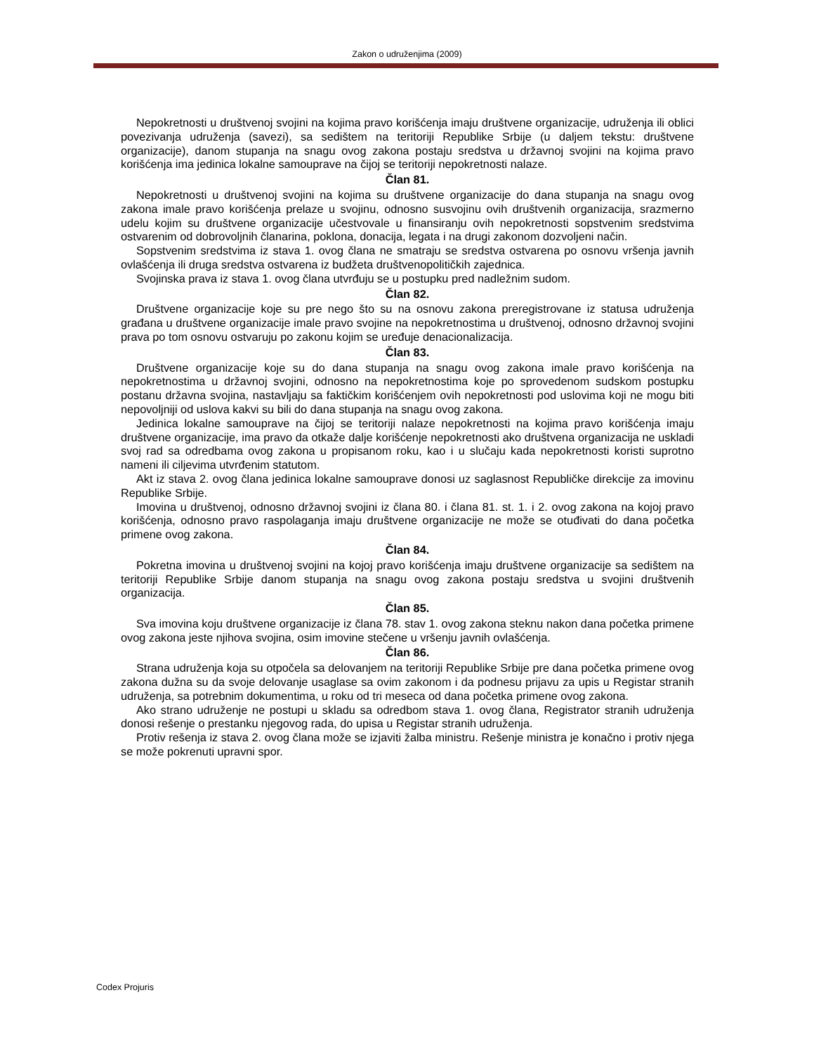Zakon o udruženjima (2009)
Nepokretnosti u društvenoj svojini na kojima pravo korišćenja imaju društvene organizacije, udruženja ili oblici povezivanja udruženja (savezi), sa sedištem na teritoriji Republike Srbije (u daljem tekstu: društvene organizacije), danom stupanja na snagu ovog zakona postaju sredstva u državnoj svojini na kojima pravo korišćenja ima jedinica lokalne samouprave na čijoj se teritoriji nepokretnosti nalaze.
Član 81.
Nepokretnosti u društvenoj svojini na kojima su društvene organizacije do dana stupanja na snagu ovog zakona imale pravo korišćenja prelaze u svojinu, odnosno susvojinu ovih društvenih organizacija, srazmerno udelu kojim su društvene organizacije učestvovale u finansiranju ovih nepokretnosti sopstvenim sredstvima ostvarenim od dobrovoljnih članarina, poklona, donacija, legata i na drugi zakonom dozvoljeni način.
Sopstvenim sredstvima iz stava 1. ovog člana ne smatraju se sredstva ostvarena po osnovu vršenja javnih ovlašćenja ili druga sredstva ostvarena iz budžeta društvenopolitičkih zajednica.
Svojinska prava iz stava 1. ovog člana utvrđuju se u postupku pred nadležnim sudom.
Član 82.
Društvene organizacije koje su pre nego što su na osnovu zakona preregistrovane iz statusa udruženja građana u društvene organizacije imale pravo svojine na nepokretnostima u društvenoj, odnosno državnoj svojini prava po tom osnovu ostvaruju po zakonu kojim se uređuje denacionalizacija.
Član 83.
Društvene organizacije koje su do dana stupanja na snagu ovog zakona imale pravo korišćenja na nepokretnostima u državnoj svojini, odnosno na nepokretnostima koje po sprovedenom sudskom postupku postanu državna svojina, nastavljaju sa faktičkim korišćenjem ovih nepokretnosti pod uslovima koji ne mogu biti nepovoljniji od uslova kakvi su bili do dana stupanja na snagu ovog zakona.
Jedinica lokalne samouprave na čijoj se teritoriji nalaze nepokretnosti na kojima pravo korišćenja imaju društvene organizacije, ima pravo da otkaže dalje korišćenje nepokretnosti ako društvena organizacija ne uskladi svoj rad sa odredbama ovog zakona u propisanom roku, kao i u slučaju kada nepokretnosti koristi suprotno nameni ili ciljevima utvrđenim statutom.
Akt iz stava 2. ovog člana jedinica lokalne samouprave donosi uz saglasnost Republičke direkcije za imovinu Republike Srbije.
Imovina u društvenoj, odnosno državnoj svojini iz člana 80. i člana 81. st. 1. i 2. ovog zakona na kojoj pravo korišćenja, odnosno pravo raspolaganja imaju društvene organizacije ne može se otuđivati do dana početka primene ovog zakona.
Član 84.
Pokretna imovina u društvenoj svojini na kojoj pravo korišćenja imaju društvene organizacije sa sedištem na teritoriji Republike Srbije danom stupanja na snagu ovog zakona postaju sredstva u svojini društvenih organizacija.
Član 85.
Sva imovina koju društvene organizacije iz člana 78. stav 1. ovog zakona steknu nakon dana početka primene ovog zakona jeste njihova svojina, osim imovine stečene u vršenju javnih ovlašćenja.
Član 86.
Strana udruženja koja su otpočela sa delovanjem na teritoriji Republike Srbije pre dana početka primene ovog zakona dužna su da svoje delovanje usaglase sa ovim zakonom i da podnesu prijavu za upis u Registar stranih udruženja, sa potrebnim dokumentima, u roku od tri meseca od dana početka primene ovog zakona.
Ako strano udruženje ne postupi u skladu sa odredbom stava 1. ovog člana, Registrator stranih udruženja donosi rešenje o prestanku njegovog rada, do upisa u Registar stranih udruženja.
Protiv rešenja iz stava 2. ovog člana može se izjaviti žalba ministru. Rešenje ministra je konačno i protiv njega se može pokrenuti upravni spor.
Codex Projuris